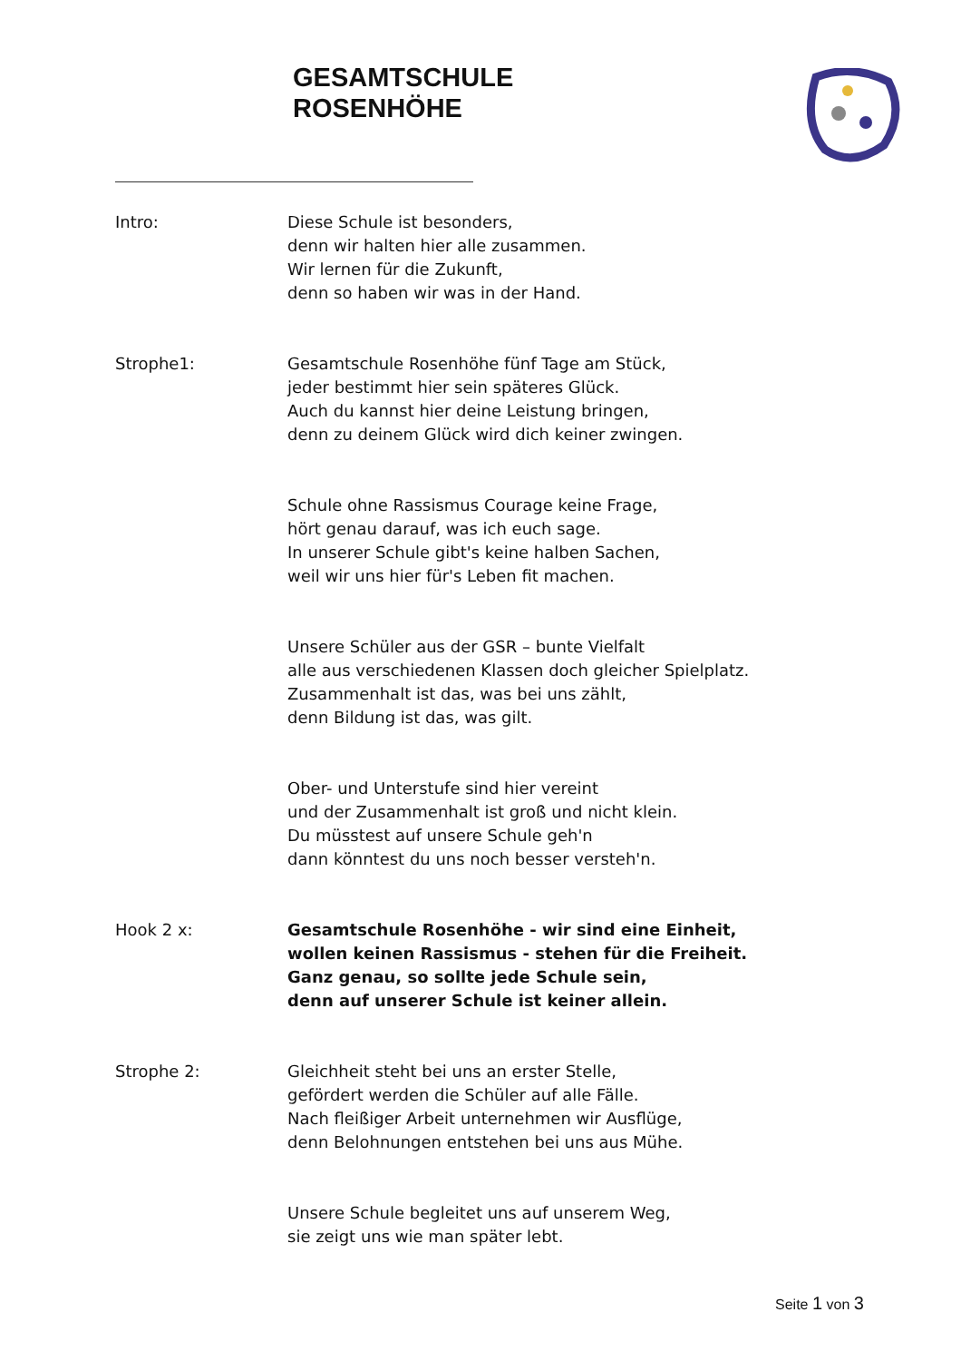GESAMTSCHULE
ROSENHÖHE
Intro: Diese Schule ist besonders,
denn wir halten hier alle zusammen.
Wir lernen für die Zukunft,
denn so haben wir was in der Hand.
Strophe1: Gesamtschule Rosenhöhe fünf Tage am Stück,
jeder bestimmt hier sein späteres Glück.
Auch du kannst hier deine Leistung bringen,
denn zu deinem Glück wird dich keiner zwingen.
Schule ohne Rassismus Courage keine Frage,
hört genau darauf, was ich euch sage.
In unserer Schule gibt's keine halben Sachen,
weil wir uns hier für's Leben fit machen.
Unsere Schüler aus der GSR – bunte Vielfalt
alle aus verschiedenen Klassen doch gleicher Spielplatz.
Zusammenhalt ist das, was bei uns zählt,
denn Bildung ist das, was gilt.
Ober- und Unterstufe sind hier vereint
und der Zusammenhalt ist groß und nicht klein.
Du müsstest auf unsere Schule geh'n
dann könntest du uns noch besser versteh'n.
Hook 2 x: Gesamtschule Rosenhöhe - wir sind eine Einheit,
wollen keinen Rassismus - stehen für die Freiheit.
Ganz genau, so sollte jede Schule sein,
denn auf unserer Schule ist keiner allein.
Strophe 2: Gleichheit steht bei uns an erster Stelle,
gefördert werden die Schüler auf alle Fälle.
Nach fleißiger Arbeit unternehmen wir Ausflüge,
denn Belohnungen entstehen bei uns aus Mühe.
Unsere Schule begleitet uns auf unserem Weg,
sie zeigt uns wie man später lebt.
Seite 1 von 3